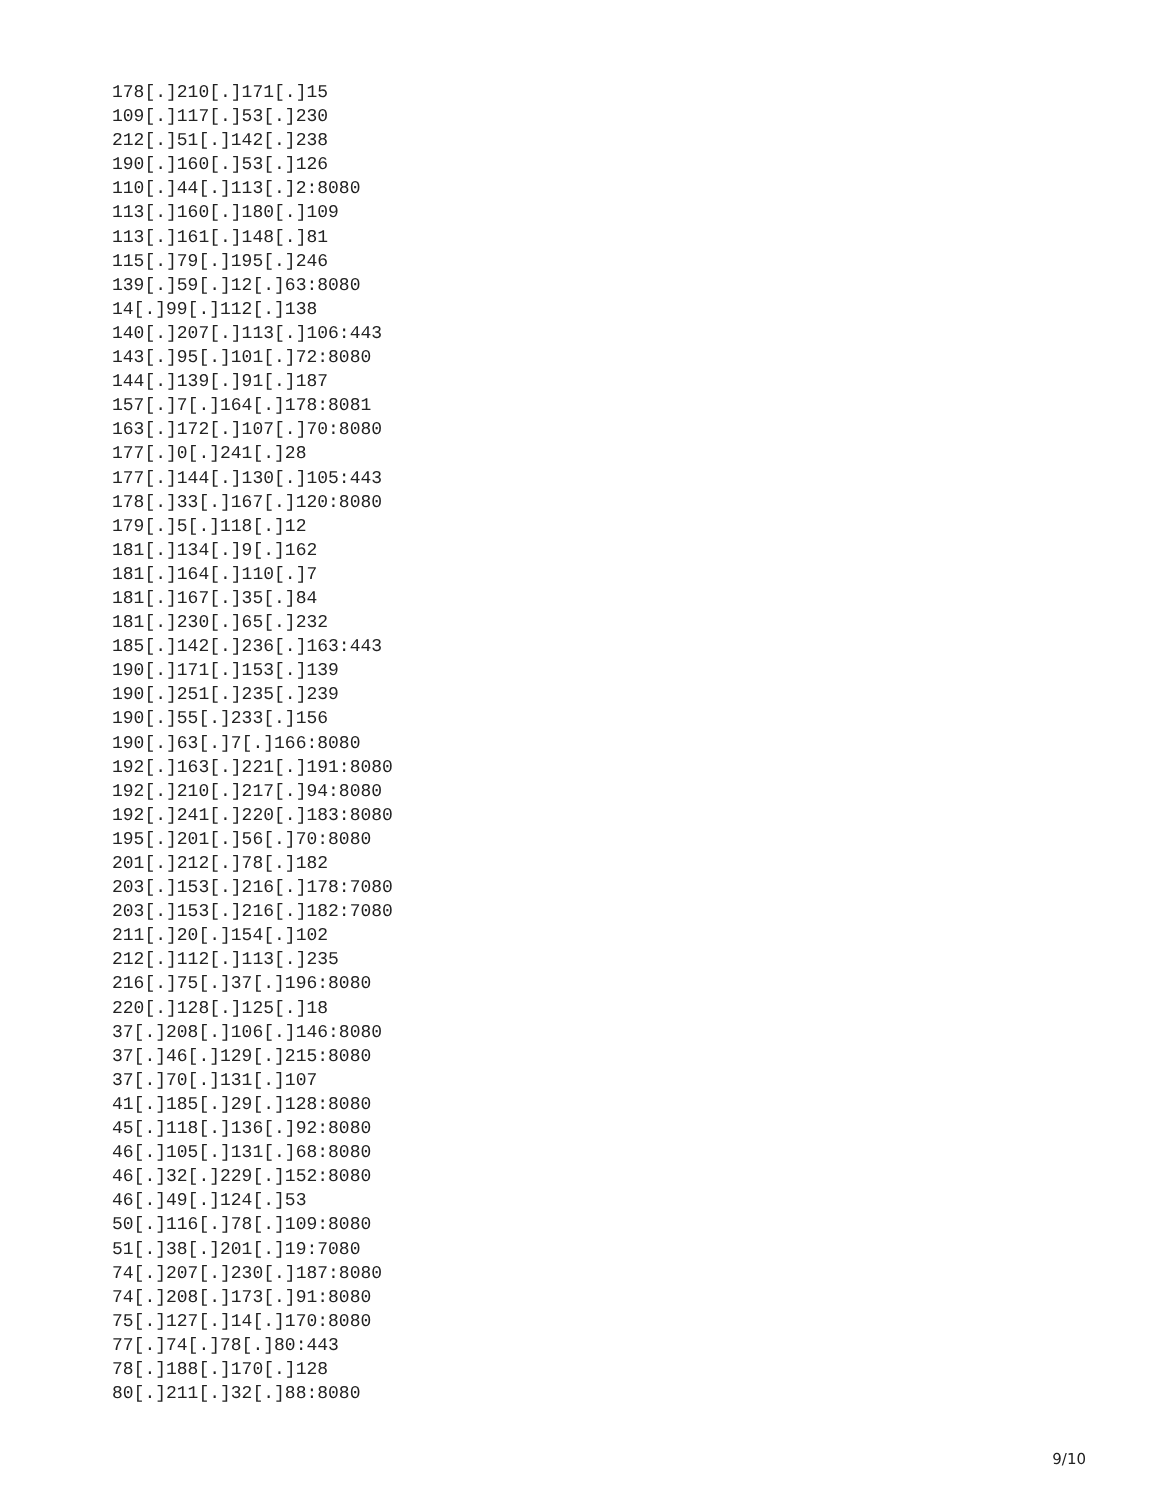178[.]210[.]171[.]15
109[.]117[.]53[.]230
212[.]51[.]142[.]238
190[.]160[.]53[.]126
110[.]44[.]113[.]2:8080
113[.]160[.]180[.]109
113[.]161[.]148[.]81
115[.]79[.]195[.]246
139[.]59[.]12[.]63:8080
14[.]99[.]112[.]138
140[.]207[.]113[.]106:443
143[.]95[.]101[.]72:8080
144[.]139[.]91[.]187
157[.]7[.]164[.]178:8081
163[.]172[.]107[.]70:8080
177[.]0[.]241[.]28
177[.]144[.]130[.]105:443
178[.]33[.]167[.]120:8080
179[.]5[.]118[.]12
181[.]134[.]9[.]162
181[.]164[.]110[.]7
181[.]167[.]35[.]84
181[.]230[.]65[.]232
185[.]142[.]236[.]163:443
190[.]171[.]153[.]139
190[.]251[.]235[.]239
190[.]55[.]233[.]156
190[.]63[.]7[.]166:8080
192[.]163[.]221[.]191:8080
192[.]210[.]217[.]94:8080
192[.]241[.]220[.]183:8080
195[.]201[.]56[.]70:8080
201[.]212[.]78[.]182
203[.]153[.]216[.]178:7080
203[.]153[.]216[.]182:7080
211[.]20[.]154[.]102
212[.]112[.]113[.]235
216[.]75[.]37[.]196:8080
220[.]128[.]125[.]18
37[.]208[.]106[.]146:8080
37[.]46[.]129[.]215:8080
37[.]70[.]131[.]107
41[.]185[.]29[.]128:8080
45[.]118[.]136[.]92:8080
46[.]105[.]131[.]68:8080
46[.]32[.]229[.]152:8080
46[.]49[.]124[.]53
50[.]116[.]78[.]109:8080
51[.]38[.]201[.]19:7080
74[.]207[.]230[.]187:8080
74[.]208[.]173[.]91:8080
75[.]127[.]14[.]170:8080
77[.]74[.]78[.]80:443
78[.]188[.]170[.]128
80[.]211[.]32[.]88:8080
9/10